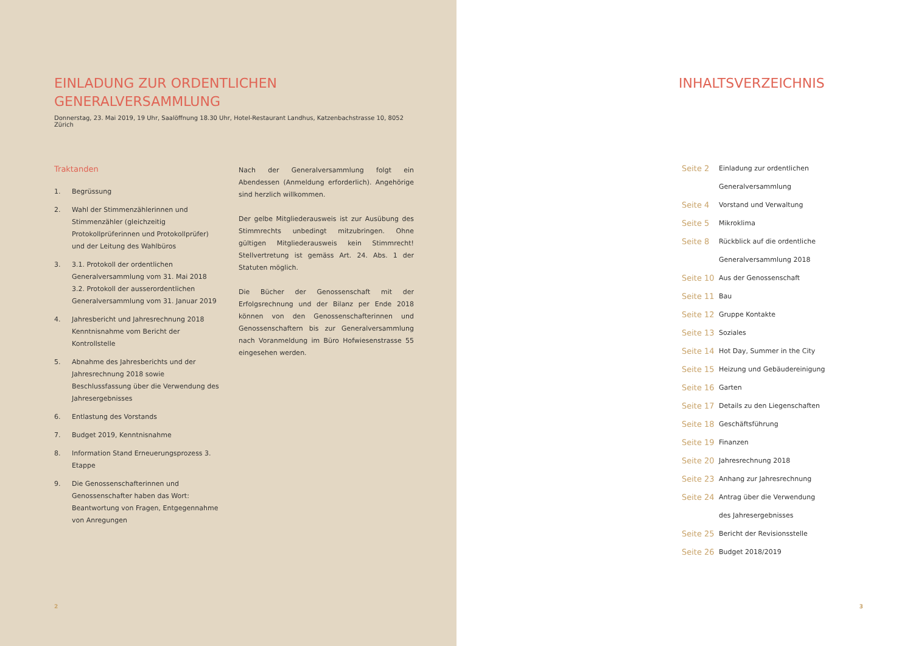EINLADUNG ZUR ORDENTLICHEN
GENERALVERSAMMLUNG
Donnerstag, 23. Mai 2019, 19 Uhr, Saalöffnung 18.30 Uhr, Hotel-Restaurant Landhus, Katzenbachstrasse 10, 8052 Zürich
Traktanden
1. Begrüssung
2. Wahl der Stimmenzählerinnen und Stimmenzähler (gleichzeitig Protokollprüferinnen und Protokollprüfer) und der Leitung des Wahlbüros
3. 3.1. Protokoll der ordentlichen Generalversammlung vom 31. Mai 2018
3.2. Protokoll der ausserordentlichen Generalversammlung vom 31. Januar 2019
4. Jahresbericht und Jahresrechnung 2018 Kenntnisnahme vom Bericht der Kontrollstelle
5. Abnahme des Jahresberichts und der Jahresrechnung 2018 sowie Beschlussfassung über die Verwendung des Jahresergebnisses
6. Entlastung des Vorstands
7. Budget 2019, Kenntnisnahme
8. Information Stand Erneuerungsprozess 3. Etappe
9. Die Genossenschafterinnen und Genossenschafter haben das Wort: Beantwortung von Fragen, Entgegennahme von Anregungen
Nach der Generalversammlung folgt ein Abendessen (Anmeldung erforderlich). Angehörige sind herzlich willkommen.
Der gelbe Mitgliederausweis ist zur Ausübung des Stimmrechts unbedingt mitzubringen. Ohne gültigen Mitgliederausweis kein Stimmrecht! Stellvertretung ist gemäss Art. 24. Abs. 1 der Statuten möglich.
Die Bücher der Genossenschaft mit der Erfolgsrechnung und der Bilanz per Ende 2018 können von den Genossenschafterinnen und Genossenschaftern bis zur Generalversammlung nach Voranmeldung im Büro Hofwiesenstrasse 55 eingesehen werden.
2
INHALTSVERZEICHNIS
| Seite 2 | Einladung zur ordentlichen Generalversammlung |
| Seite 4 | Vorstand und Verwaltung |
| Seite 5 | Mikroklima |
| Seite 8 | Rückblick auf die ordentliche Generalversammlung 2018 |
| Seite 10 | Aus der Genossenschaft |
| Seite 11 | Bau |
| Seite 12 | Gruppe Kontakte |
| Seite 13 | Soziales |
| Seite 14 | Hot Day, Summer in the City |
| Seite 15 | Heizung und Gebäudereinigung |
| Seite 16 | Garten |
| Seite 17 | Details zu den Liegenschaften |
| Seite 18 | Geschäftsführung |
| Seite 19 | Finanzen |
| Seite 20 | Jahresrechnung 2018 |
| Seite 23 | Anhang zur Jahresrechnung |
| Seite 24 | Antrag über die Verwendung des Jahresergebnisses |
| Seite 25 | Bericht der Revisionsstelle |
| Seite 26 | Budget 2018/2019 |
3